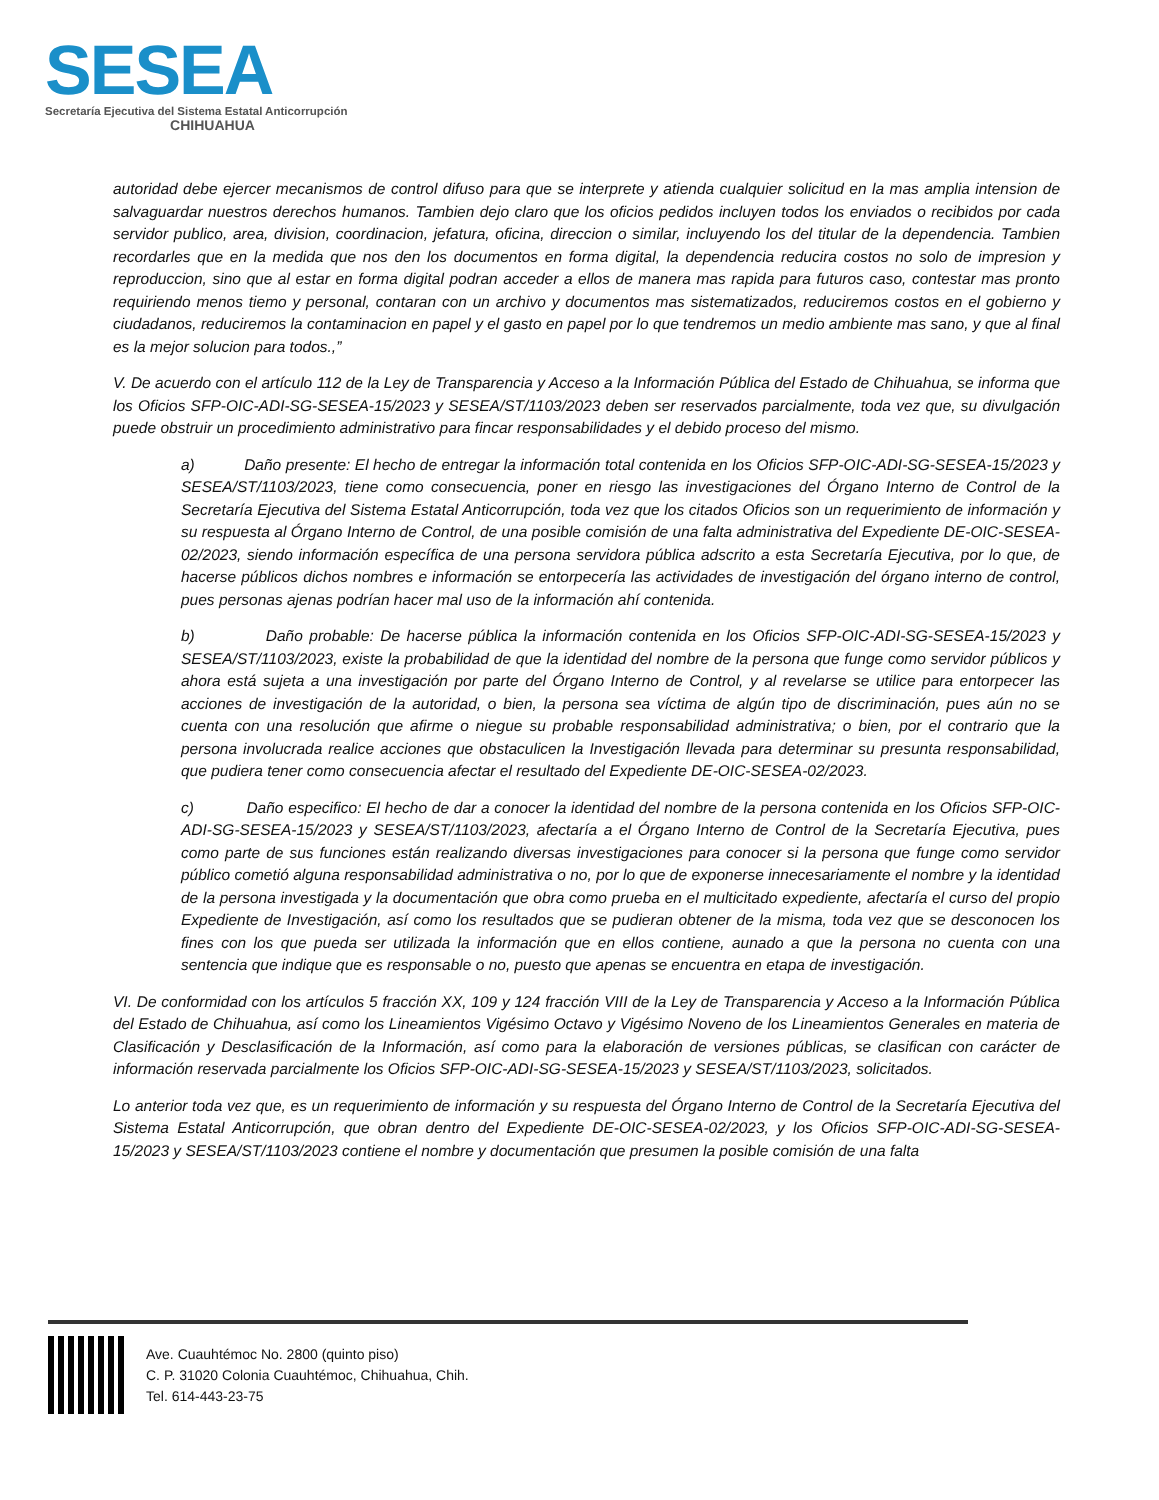SESEA
Secretaría Ejecutiva del Sistema Estatal Anticorrupción
CHIHUAHUA
autoridad debe ejercer mecanismos de control difuso para que se interprete y atienda cualquier solicitud en la mas amplia intension de salvaguardar nuestros derechos humanos. Tambien dejo claro que los oficios pedidos incluyen todos los enviados o recibidos por cada servidor publico, area, division, coordinacion, jefatura, oficina, direccion o similar, incluyendo los del titular de la dependencia. Tambien recordarles que en la medida que nos den los documentos en forma digital, la dependencia reducira costos no solo de impresion y reproduccion, sino que al estar en forma digital podran acceder a ellos de manera mas rapida para futuros caso, contestar mas pronto requiriendo menos tiemo y personal, contaran con un archivo y documentos mas sistematizados, reduciremos costos en el gobierno y ciudadanos, reduciremos la contaminacion en papel y el gasto en papel por lo que tendremos un medio ambiente mas sano, y que al final es la mejor solucion para todos.,”
V. De acuerdo con el artículo 112 de la Ley de Transparencia y Acceso a la Información Pública del Estado de Chihuahua, se informa que los Oficios SFP-OIC-ADI-SG-SESEA-15/2023 y SESEA/ST/1103/2023 deben ser reservados parcialmente, toda vez que, su divulgación puede obstruir un procedimiento administrativo para fincar responsabilidades y el debido proceso del mismo.
a) Daño presente: El hecho de entregar la información total contenida en los Oficios SFP-OIC-ADI-SG-SESEA-15/2023 y SESEA/ST/1103/2023, tiene como consecuencia, poner en riesgo las investigaciones del Órgano Interno de Control de la Secretaría Ejecutiva del Sistema Estatal Anticorrupción, toda vez que los citados Oficios son un requerimiento de información y su respuesta al Órgano Interno de Control, de una posible comisión de una falta administrativa del Expediente DE-OIC-SESEA-02/2023, siendo información específica de una persona servidora pública adscrito a esta Secretaría Ejecutiva, por lo que, de hacerse públicos dichos nombres e información se entorpecería las actividades de investigación del órgano interno de control, pues personas ajenas podrían hacer mal uso de la información ahí contenida.
b) Daño probable: De hacerse pública la información contenida en los Oficios SFP-OIC-ADI-SG-SESEA-15/2023 y SESEA/ST/1103/2023, existe la probabilidad de que la identidad del nombre de la persona que funge como servidor públicos y ahora está sujeta a una investigación por parte del Órgano Interno de Control, y al revelarse se utilice para entorpecer las acciones de investigación de la autoridad, o bien, la persona sea víctima de algún tipo de discriminación, pues aún no se cuenta con una resolución que afirme o niegue su probable responsabilidad administrativa; o bien, por el contrario que la persona involucrada realice acciones que obstaculicen la Investigación llevada para determinar su presunta responsabilidad, que pudiera tener como consecuencia afectar el resultado del Expediente DE-OIC-SESEA-02/2023.
c) Daño especifico: El hecho de dar a conocer la identidad del nombre de la persona contenida en los Oficios SFP-OIC-ADI-SG-SESEA-15/2023 y SESEA/ST/1103/2023, afectaría a el Órgano Interno de Control de la Secretaría Ejecutiva, pues como parte de sus funciones están realizando diversas investigaciones para conocer si la persona que funge como servidor público cometió alguna responsabilidad administrativa o no, por lo que de exponerse innecesariamente el nombre y la identidad de la persona investigada y la documentación que obra como prueba en el multicitado expediente, afectaría el curso del propio Expediente de Investigación, así como los resultados que se pudieran obtener de la misma, toda vez que se desconocen los fines con los que pueda ser utilizada la información que en ellos contiene, aunado a que la persona no cuenta con una sentencia que indique que es responsable o no, puesto que apenas se encuentra en etapa de investigación.
VI. De conformidad con los artículos 5 fracción XX, 109 y 124 fracción VIII de la Ley de Transparencia y Acceso a la Información Pública del Estado de Chihuahua, así como los Lineamientos Vigésimo Octavo y Vigésimo Noveno de los Lineamientos Generales en materia de Clasificación y Desclasificación de la Información, así como para la elaboración de versiones públicas, se clasifican con carácter de información reservada parcialmente los Oficios SFP-OIC-ADI-SG-SESEA-15/2023 y SESEA/ST/1103/2023, solicitados.
Lo anterior toda vez que, es un requerimiento de información y su respuesta del Órgano Interno de Control de la Secretaría Ejecutiva del Sistema Estatal Anticorrupción, que obran dentro del Expediente DE-OIC-SESEA-02/2023, y los Oficios SFP-OIC-ADI-SG-SESEA-15/2023 y SESEA/ST/1103/2023 contiene el nombre y documentación que presumen la posible comisión de una falta
Ave. Cuauhtémoc No. 2800 (quinto piso)
C. P. 31020 Colonia Cuauhtémoc, Chihuahua, Chih.
Tel. 614-443-23-75